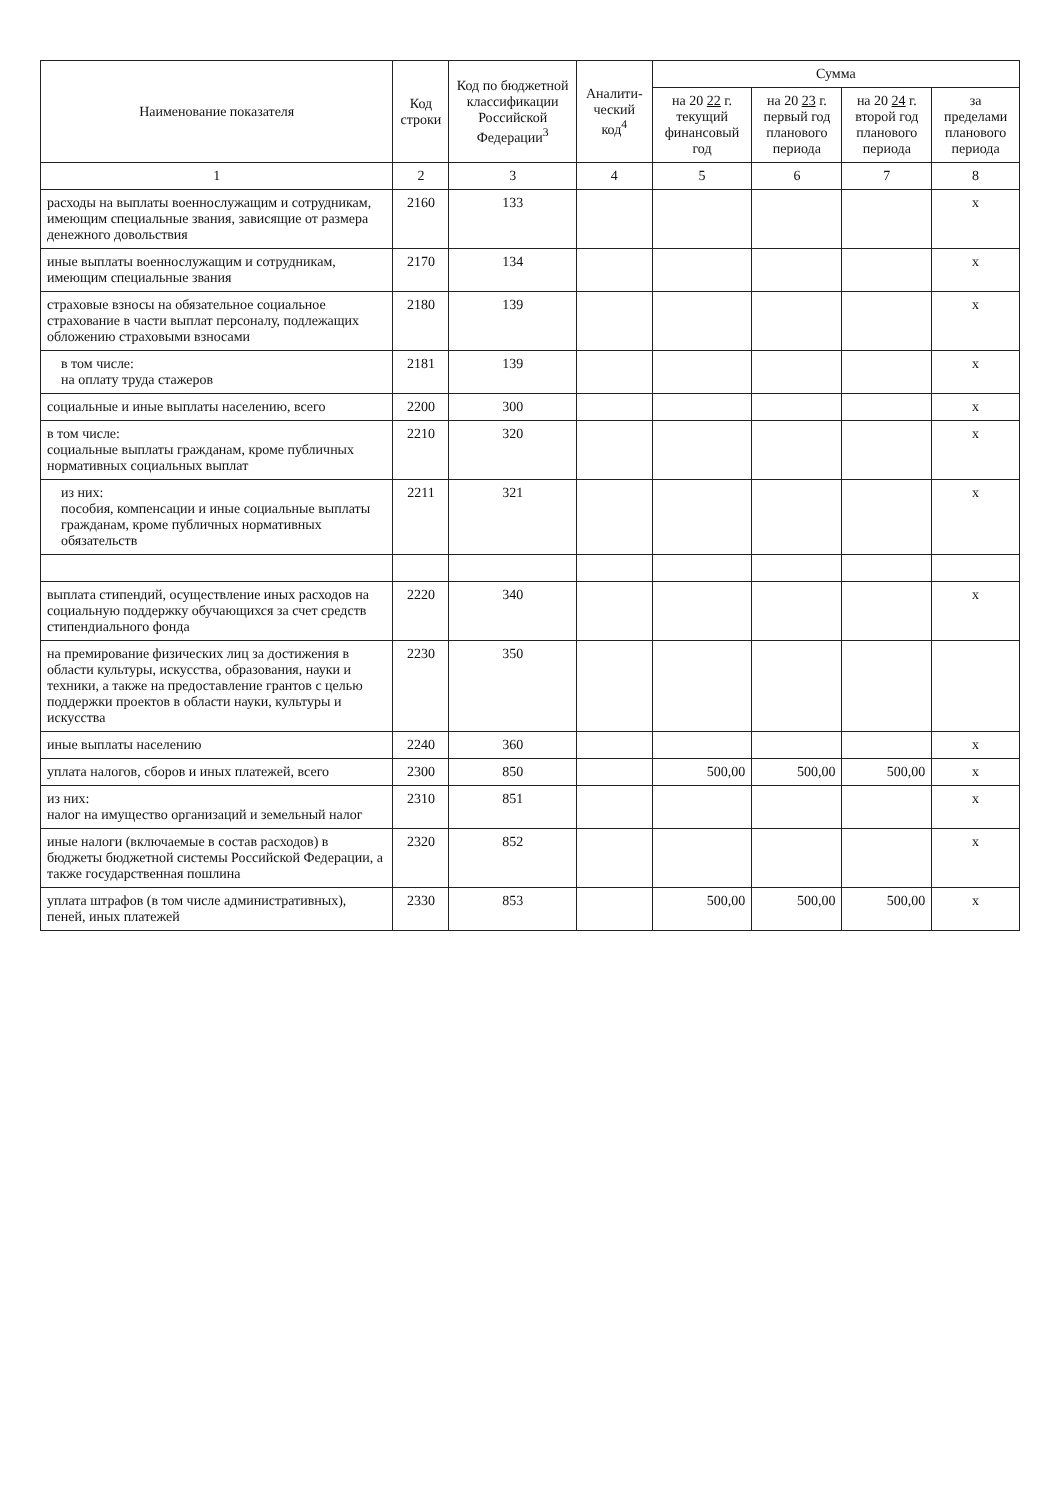| Наименование показателя | Код строки | Код по бюджетной классификации Российской Федерации<sup>3</sup> | Аналити-ческий код<sup>4</sup> | Сумма | | | |
| --- | --- | --- | --- | --- | --- | --- | --- |
| | | | | на 20 22 г. текущий финансовый год | на 20 23 г. первый год планового периода | на 20 24 г. второй год планового периода | за пределами планового периода |
| 1 | 2 | 3 | 4 | 5 | 6 | 7 | 8 |
| расходы на выплаты военнослужащим и сотрудникам, имеющим специальные звания, зависящие от размера денежного довольствия | 2160 | 133 | | | | | x |
| иные выплаты военнослужащим и сотрудникам, имеющим специальные звания | 2170 | 134 | | | | | x |
| страховые взносы на обязательное социальное страхование в части выплат персоналу, подлежащих обложению страховыми взносами | 2180 | 139 | | | | | x |
| в том числе: на оплату труда стажеров | 2181 | 139 | | | | | x |
| социальные и иные выплаты населению, всего | 2200 | 300 | | | | | x |
| в том числе: социальные выплаты гражданам, кроме публичных нормативных социальных выплат | 2210 | 320 | | | | | x |
| из них: пособия, компенсации и иные социальные выплаты гражданам, кроме публичных нормативных обязательств | 2211 | 321 | | | | | x |
| выплата стипендий, осуществление иных расходов на социальную поддержку обучающихся за счет средств стипендиального фонда | 2220 | 340 | | | | | x |
| на премирование физических лиц за достижения в области культуры, искусства, образования, науки и техники, а также на предоставление грантов с целью поддержки проектов в области науки, культуры и искусства | 2230 | 350 | | | | | |
| иные выплаты населению | 2240 | 360 | | | | | x |
| уплата налогов, сборов и иных платежей, всего | 2300 | 850 | | 500,00 | 500,00 | 500,00 | x |
| из них: налог на имущество организаций и земельный налог | 2310 | 851 | | | | | x |
| иные налоги (включаемые в состав расходов) в бюджеты бюджетной системы Российской Федерации, а также государственная пошлина | 2320 | 852 | | | | | x |
| уплата штрафов (в том числе административных), пеней, иных платежей | 2330 | 853 | | 500,00 | 500,00 | 500,00 | x |